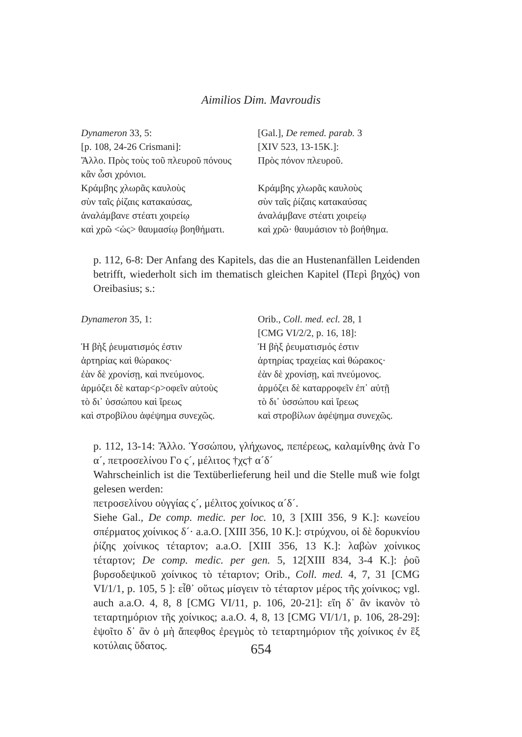Aimilios Dim. Mavroudis
Dynameron 33, 5:
[p. 108, 24-26 Crismani]:
Ἄλλο. Πρὸς τοὺς τοῦ πλευροῦ πόνους
κἂν ὦσι χρόνιοι.
Κράμβης χλωρᾶς καυλοὺς
σὺν ταῖς ῥίζαις κατακαύσας,
ἀναλάμβανε στέατι χοιρείῳ
καὶ χρῶ <ὡς> θαυμασίῳ βοηθήματι.
[Gal.], De remed. parab. 3
[XIV 523, 13-15K.]:
Πρὸς πόνον πλευροῦ.
Κράμβης χλωρᾶς καυλοὺς
σὺν ταῖς ῥίζαις κατακαύσας
ἀναλάμβανε στέατι χοιρείῳ
καὶ χρῶ· θαυμάσιον τὸ βοήθημα.
p. 112, 6-8: Der Anfang des Kapitels, das die an Hustenanfällen Leidenden betrifft, wiederholt sich im thematisch gleichen Kapitel (Περὶ βηχός) von Oreibasius; s.:
Dynameron 35, 1:
Ἡ βὴξ ῥευματισμός ἐστιν
ἀρτηρίας καὶ θώρακος·
ἐὰν δὲ χρονίσῃ, καὶ πνεύμονος.
ἁρμόζει δὲ καταρ<ρ>οφεῖν αὐτοὺς
τὸ δι᾽ ὑσσώπου καὶ ἴρεως
καὶ στροβίλου ἀφέψημα συνεχῶς.
Orib., Coll. med. ecl. 28, 1
[CMG VI/2/2, p. 16, 18]:
Ἡ βὴξ ῥευματισμός ἐστιν
ἀρτηρίας τραχείας καὶ θώρακος·
ἐὰν δὲ χρονίσῃ, καὶ πνεύμονος.
ἁρμόζει δὲ καταρροφεῖν ἐπ᾽ αὐτῇ
τὸ δι᾽ ὑσσώπου καὶ ἴρεως
καὶ στροβίλων ἀφέψημα συνεχῶς.
p. 112, 13-14: Ἄλλο. Ὑσσώπου, γλήχωνος, πεπέρεως, καλαμίνθης ἀνὰ Γο α´, πετροσελίνου Γο ς´, μέλιτος †χς† α´δ´
Wahrscheinlich ist die Textüberlieferung heil und die Stelle muß wie folgt gelesen werden:
πετροσελίνου οὐγγίας ς´, μέλιτος χοίνικος α´δ´.
Siehe Gal., De comp. medic. per loc. 10, 3 [XIII 356, 9 K.]: κωνείου σπέρματος χοίνικος δ´· a.a.O. [XIII 356, 10 K.]: στρύχνου, οἱ δὲ δορυκνίου ῥίζης χοίνικος τέταρτον; a.a.O. [XIII 356, 13 K.]: λαβὼν χοίνικος τέταρτον; De comp. medic. per gen. 5, 12[XIII 834, 3-4 K.]: ῥοῦ βυρσοδεψικοῦ χοίνικος τὸ τέταρτον; Orib., Coll. med. 4, 7, 31 [CMG VI/1/1, p. 105, 5 ]: εἶθ᾽ οὕτως μίσγειν τὸ τέταρτον μέρος τῆς χοίνικος; vgl. auch a.a.O. 4, 8, 8 [CMG VI/11, p. 106, 20-21]: εἴη δ᾽ ἂν ἱκανὸν τὸ τεταρτημόριον τῆς χοίνικος; a.a.O. 4, 8, 13 [CMG VI/1/1, p. 106, 28-29]: ἑψοῖτο δ᾽ ἂν ὁ μὴ ἄπεφθος ἐρεγμὸς τὸ τεταρτημόριον τῆς χοίνικος ἐν ἓξ κοτύλαις ὕδατος.
654